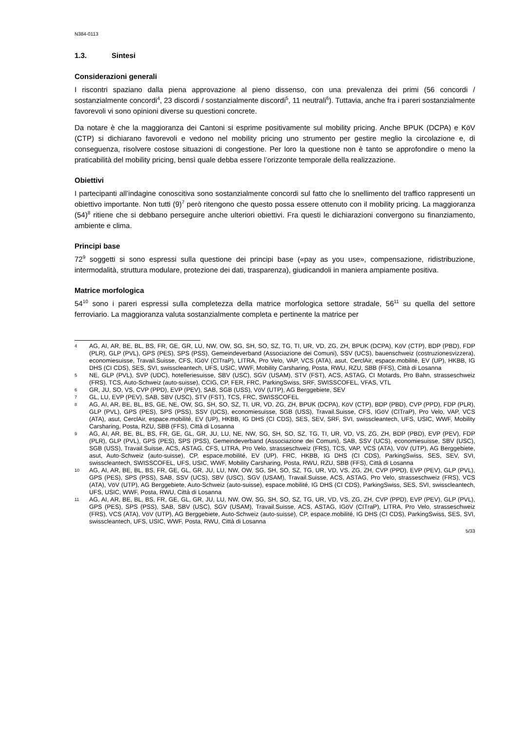N384-0113
1.3. Sintesi
Considerazioni generali
I riscontri spaziano dalla piena approvazione al pieno dissenso, con una prevalenza dei primi (56 concordi / sostanzialmente concordi<sup>4</sup>, 23 discordi / sostanzialmente discordi<sup>5</sup>, 11 neutrali<sup>6</sup>). Tuttavia, anche fra i pareri sostanzialmente favorevoli vi sono opinioni diverse su questioni concrete.
Da notare è che la maggioranza dei Cantoni si esprime positivamente sul mobility pricing. Anche BPUK (DCPA) e KöV (CTP) si dichiarano favorevoli e vedono nel mobility pricing uno strumento per gestire meglio la circolazione e, di conseguenza, risolvere costose situazioni di congestione. Per loro la questione non è tanto se approfondire o meno la praticabilità del mobility pricing, bensì quale debba essere l’orizzonte temporale della realizzazione.
Obiettivi
I partecipanti all’indagine conoscitiva sono sostanzialmente concordi sul fatto che lo snellimento del traffico rappresenti un obiettivo importante. Non tutti (9)<sup>7</sup> però ritengono che questo possa essere ottenuto con il mobility pricing. La maggioranza (54)<sup>8</sup> ritiene che si debbano perseguire anche ulteriori obiettivi. Fra questi le dichiarazioni convergono su finanziamento, ambiente e clima.
Principi base
72<sup>9</sup> soggetti si sono espressi sulla questione dei principi base («pay as you use», compensazione, ridistribuzione, intermodalità, struttura modulare, protezione dei dati, trasparenza), giudicandoli in maniera ampiamente positiva.
Matrice morfologica
54<sup>10</sup> sono i pareri espressi sulla completezza della matrice morfologica settore stradale, 56<sup>11</sup> su quella del settore ferroviario. La maggioranza valuta sostanzialmente completa e pertinente la matrice per
4 AG, AI, AR, BE, BL, BS, FR, GE, GR, LU, NW, OW, SG, SH, SO, SZ, TG, TI, UR, VD, ZG, ZH, BPUK (DCPA), KöV (CTP), BDP (PBD), FDP (PLR), GLP (PVL), GPS (PES), SPS (PSS), Gemeindeverband (Associazione dei Comuni), SSV (UCS), bauenschweiz (costruzionesvizzera), economiesuisse, Travail.Suisse, CFS, IGöV (CITraP), LITRA, Pro Velo, VAP, VCS (ATA), asut, CerclAir, espace.mobilité, EV (UP), HKBB, IG DHS (CI CDS), SES, SVI, swisscleantech, UFS, USIC, WWF, Mobility Carsharing, Posta, RWU, RZU, SBB (FFS), Città di Losanna
5 NE, GLP (PVL), SVP (UDC), hotelleriesuisse, SBV (USC), SGV (USAM), STV (FST), ACS, ASTAG, CI Motards, Pro Bahn, strasseschweiz (FRS), TCS, Auto-Schweiz (auto-suisse), CCIG, CP, FER, FRC, ParkingSwiss, SRF, SWISSCOFEL, VFAS, VTL
6 GR, JU, SO, VS, CVP (PPD), EVP (PEV), SAB, SGB (USS), VöV (UTP), AG Berggebiete, SEV
7 GL, LU, EVP (PEV), SAB, SBV (USC), STV (FST), TCS, FRC, SWISSCOFEL
8 AG, AI, AR, BE, BL, BS, GE, NE, OW, SG, SH, SO, SZ, TI, UR, VD, ZG, ZH, BPUK (DCPA), KöV (CTP), BDP (PBD), CVP (PPD), FDP (PLR), GLP (PVL), GPS (PES), SPS (PSS), SSV (UCS), economiesuisse, SGB (USS), Travail.Suisse, CFS, IGöV (CITraP), Pro Velo, VAP, VCS (ATA), asut, CerclAir, espace.mobilité, EV (UP), HKBB, IG DHS (CI CDS), SES, SEV, SRF, SVI, swisscleantech, UFS, USIC, WWF, Mobility Carsharing, Posta, RZU, SBB (FFS), Città di Losanna
9 AG, AI, AR, BE, BL, BS, FR, GE, GL, GR, JU, LU, NE, NW, SG, SH, SO, SZ, TG, TI, UR, VD, VS, ZG, ZH, BDP (PBD), EVP (PEV), FDP (PLR), GLP (PVL), GPS (PES), SPS (PSS), Gemeindeverband (Associazione dei Comuni), SAB, SSV (UCS), economiesuisse, SBV (USC), SGB (USS), Travail.Suisse, ACS, ASTAG, CFS, LITRA, Pro Velo, strasseschweiz (FRS), TCS, VAP, VCS (ATA), VöV (UTP), AG Berggebiete, asut, Auto-Schweiz (auto-suisse), CP, espace.mobilité, EV (UP), FRC, HKBB, IG DHS (CI CDS), ParkingSwiss, SES, SEV, SVI, swisscleantech, SWISSCOFEL, UFS, USIC, WWF, Mobility Carsharing, Posta, RWU, RZU, SBB (FFS), Città di Losanna
10 AG, AI, AR, BE, BL, BS, FR, GE, GL, GR, JU, LU, NW, OW, SG, SH, SO, SZ, TG, UR, VD, VS, ZG, ZH, CVP (PPD), EVP (PEV), GLP (PVL), GPS (PES), SPS (PSS), SAB, SSV (UCS), SBV (USC), SGV (USAM), Travail.Suisse, ACS, ASTAG, Pro Velo, strasseschweiz (FRS), VCS (ATA), VöV (UTP), AG Berggebiete, Auto-Schweiz (auto-suisse), espace.mobilité, IG DHS (CI CDS), ParkingSwiss, SES, SVI, swisscleantech, UFS, USIC, WWF, Posta, RWU, Città di Losanna
11 AG, AI, AR, BE, BL, BS, FR, GE, GL, GR, JU, LU, NW, OW, SG, SH, SO, SZ, TG, UR, VD, VS, ZG, ZH, CVP (PPD), EVP (PEV), GLP (PVL), GPS (PES), SPS (PSS), SAB, SBV (USC), SGV (USAM), Travail.Suisse, ACS, ASTAG, IGöV (CITraP), LITRA, Pro Velo, strasseschweiz (FRS), VCS (ATA), VöV (UTP), AG Berggebiete, Auto-Schweiz (auto-suisse), CP, espace.mobilité, IG DHS (CI CDS), ParkingSwiss, SES, SVI, swisscleantech, UFS, USIC, WWF, Posta, RWU, Città di Losanna
5/33